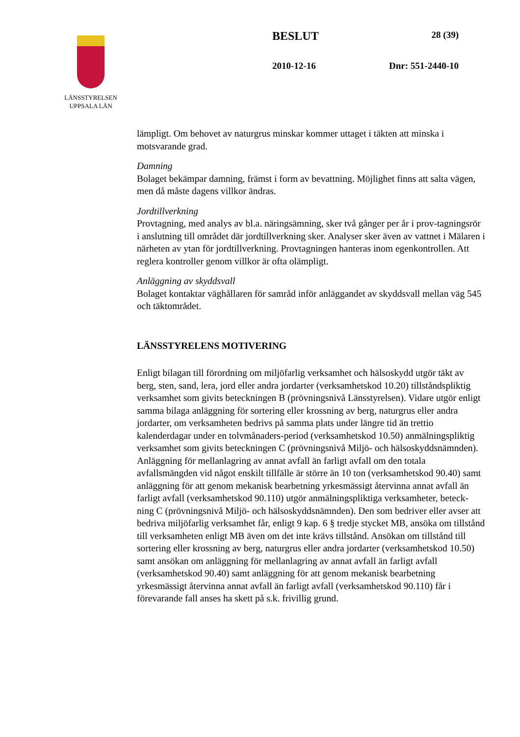LÄNSSTYRELSEN
UPPSALA LÄN
BESLUT 28 (39)
2010-12-16 Dnr: 551-2440-10
lämpligt. Om behovet av naturgrus minskar kommer uttaget i täkten att minska i motsvarande grad.
Damning
Bolaget bekämpar damning, främst i form av bevattning. Möjlighet finns att salta vägen, men då måste dagens villkor ändras.
Jordtillverkning
Provtagning, med analys av bl.a. näringsämning, sker två gånger per år i prov-tagningsrör i anslutning till området där jordtillverkning sker. Analyser sker även av vattnet i Mälaren i närheten av ytan för jordtillverkning. Provtagningen hanteras inom egenkontrollen. Att reglera kontroller genom villkor är ofta olämpligt.
Anläggning av skyddsvall
Bolaget kontaktar väghållaren för samråd inför anläggandet av skyddsvall mellan väg 545 och täktområdet.
LÄNSSTYRELENS MOTIVERING
Enligt bilagan till förordning om miljöfarlig verksamhet och hälsoskydd utgör täkt av berg, sten, sand, lera, jord eller andra jordarter (verksamhetskod 10.20) tillståndspliktig verksamhet som givits beteckningen B (prövningsnivå Länsstyrelsen). Vidare utgör enligt samma bilaga anläggning för sortering eller krossning av berg, naturgrus eller andra jordarter, om verksamheten bedrivs på samma plats under längre tid än trettio kalenderdagar under en tolvmånaders-period (verksamhetskod 10.50) anmälningspliktig verksamhet som givits beteckningen C (prövningsnivå Miljö- och hälsoskyddsnämnden). Anläggning för mellanlagring av annat avfall än farligt avfall om den totala avfallsmängden vid något enskilt tillfälle är större än 10 ton (verksamhetskod 90.40) samt anläggning för att genom mekanisk bearbetning yrkesmässigt återvinna annat avfall än farligt avfall (verksamhetskod 90.110) utgör anmälningspliktiga verksamheter, beteck-ning C (prövningsnivå Miljö- och hälsoskyddsnämnden). Den som bedriver eller avser att bedriva miljöfarlig verksamhet får, enligt 9 kap. 6 § tredje stycket MB, ansöka om tillstånd till verksamheten enligt MB även om det inte krävs tillstånd. Ansökan om tillstånd till sortering eller krossning av berg, naturgrus eller andra jordarter (verksamhetskod 10.50) samt ansökan om anläggning för mellanlagring av annat avfall än farligt avfall (verksamhetskod 90.40) samt anläggning för att genom mekanisk bearbetning yrkesmässigt återvinna annat avfall än farligt avfall (verksamhetskod 90.110) får i förevarande fall anses ha skett på s.k. frivillig grund.